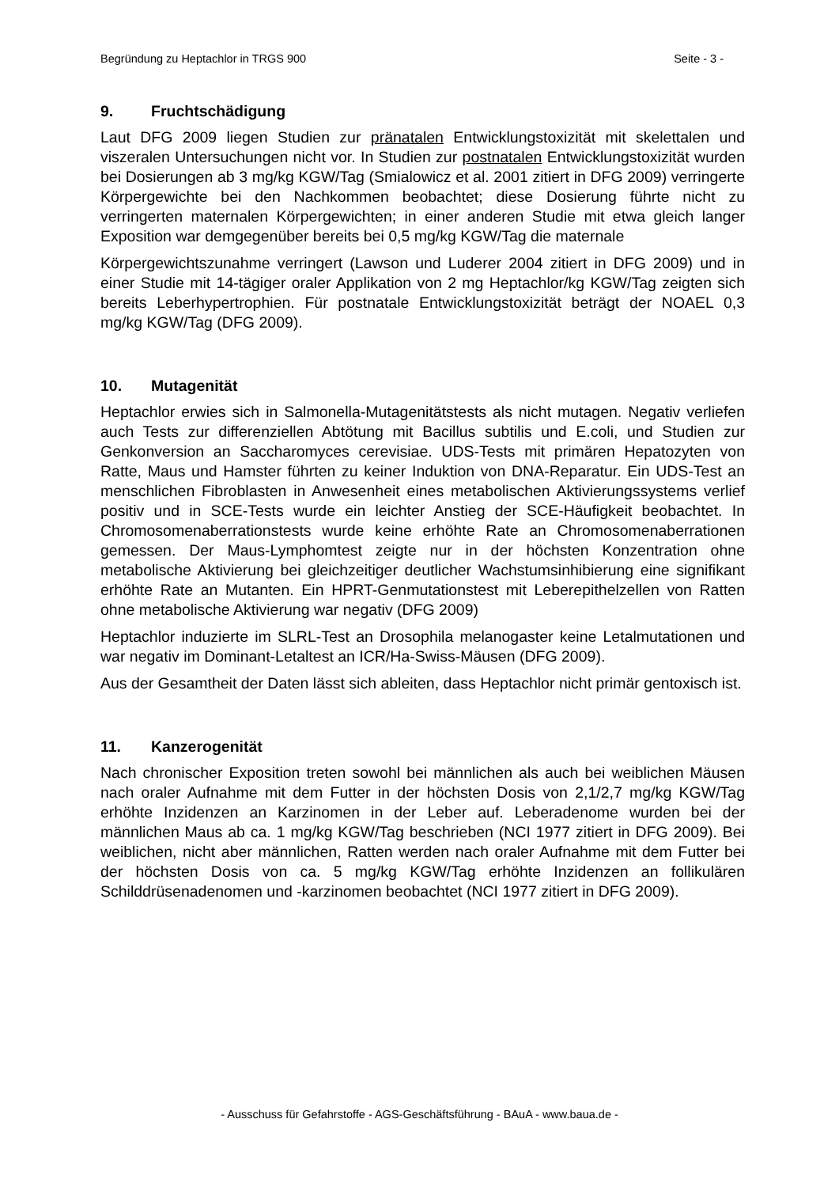Begründung zu Heptachlor in TRGS 900 Seite - 3 -
9. Fruchtschädigung
Laut DFG 2009 liegen Studien zur pränatalen Entwicklungstoxizität mit skelettalen und viszeralen Untersuchungen nicht vor. In Studien zur postnatalen Entwicklungstoxizität wurden bei Dosierungen ab 3 mg/kg KGW/Tag (Smialowicz et al. 2001 zitiert in DFG 2009) verringerte Körpergewichte bei den Nachkommen beobachtet; diese Dosierung führte nicht zu verringerten maternalen Körpergewichten; in einer anderen Studie mit etwa gleich langer Exposition war demgegenüber bereits bei 0,5 mg/kg KGW/Tag die maternale
Körpergewichtszunahme verringert (Lawson und Luderer 2004 zitiert in DFG 2009) und in einer Studie mit 14-tägiger oraler Applikation von 2 mg Heptachlor/kg KGW/Tag zeigten sich bereits Leberhypertrophien. Für postnatale Entwicklungstoxizität beträgt der NOAEL 0,3 mg/kg KGW/Tag (DFG 2009).
10. Mutagenität
Heptachlor erwies sich in Salmonella-Mutagenitätstests als nicht mutagen. Negativ verliefen auch Tests zur differenziellen Abtötung mit Bacillus subtilis und E.coli, und Studien zur Genkonversion an Saccharomyces cerevisiae. UDS-Tests mit primären Hepatozyten von Ratte, Maus und Hamster führten zu keiner Induktion von DNA-Reparatur. Ein UDS-Test an menschlichen Fibroblasten in Anwesenheit eines metabolischen Aktivierungssystems verlief positiv und in SCE-Tests wurde ein leichter Anstieg der SCE-Häufigkeit beobachtet. In Chromosomenaberrationstests wurde keine erhöhte Rate an Chromosomenaberrationen gemessen. Der Maus-Lymphomtest zeigte nur in der höchsten Konzentration ohne metabolische Aktivierung bei gleichzeitiger deutlicher Wachstumsinhibierung eine signifikant erhöhte Rate an Mutanten. Ein HPRT-Genmutationstest mit Leberepithelzellen von Ratten ohne metabolische Aktivierung war negativ (DFG 2009)
Heptachlor induzierte im SLRL-Test an Drosophila melanogaster keine Letalmutationen und war negativ im Dominant-Letaltest an ICR/Ha-Swiss-Mäusen (DFG 2009).
Aus der Gesamtheit der Daten lässt sich ableiten, dass Heptachlor nicht primär gentoxisch ist.
11. Kanzerogenität
Nach chronischer Exposition treten sowohl bei männlichen als auch bei weiblichen Mäusen nach oraler Aufnahme mit dem Futter in der höchsten Dosis von 2,1/2,7 mg/kg KGW/Tag erhöhte Inzidenzen an Karzinomen in der Leber auf. Leberadenome wurden bei der männlichen Maus ab ca. 1 mg/kg KGW/Tag beschrieben (NCI 1977 zitiert in DFG 2009). Bei weiblichen, nicht aber männlichen, Ratten werden nach oraler Aufnahme mit dem Futter bei der höchsten Dosis von ca. 5 mg/kg KGW/Tag erhöhte Inzidenzen an follikulären Schilddrüsenadenomen und -karzinomen beobachtet (NCI 1977 zitiert in DFG 2009).
- Ausschuss für Gefahrstoffe - AGS-Geschäftsführung - BAuA - www.baua.de -